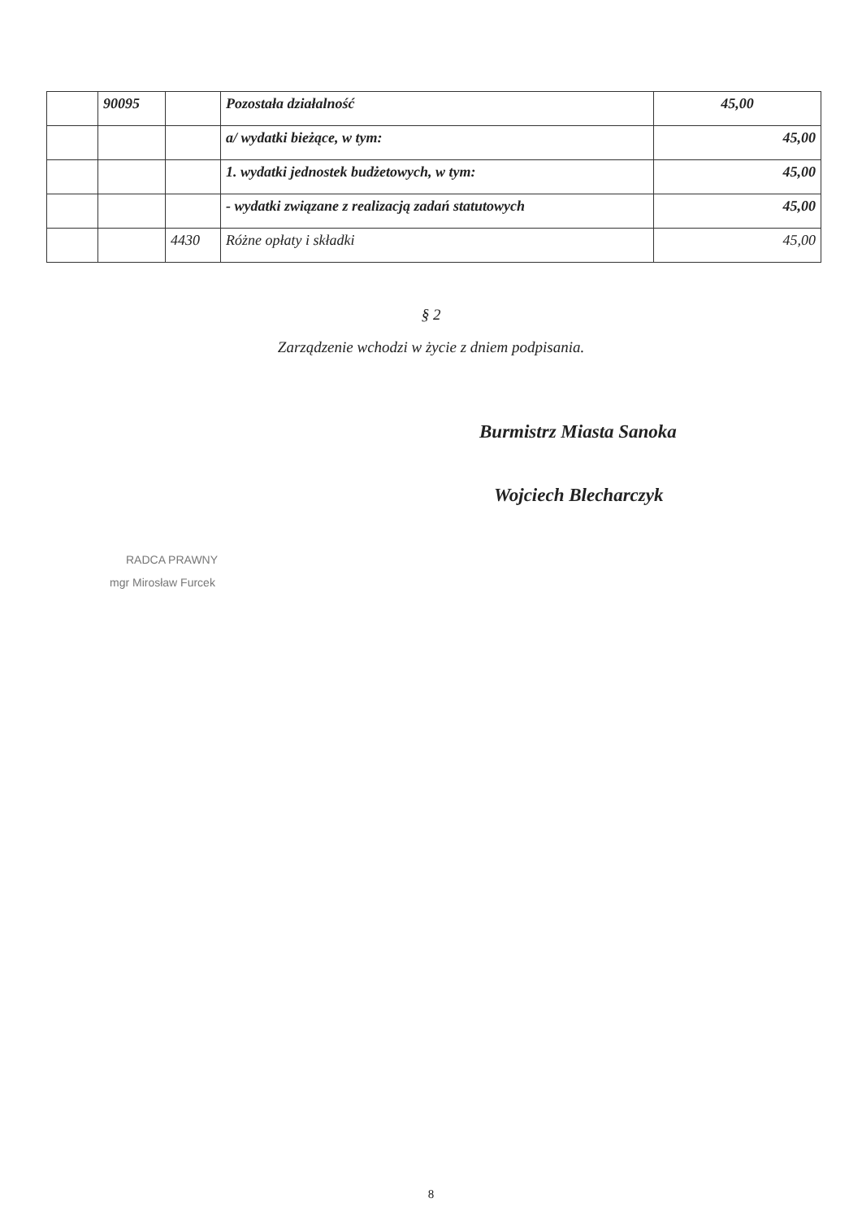| | 90095 | | Pozostała działalność | 45,00 |
| | | | a/ wydatki bieżące, w tym: | 45,00 |
| | | | 1. wydatki jednostek budżetowych, w tym: | 45,00 |
| | | | - wydatki związane z realizacją zadań statutowych | 45,00 |
| | | 4430 | Różne opłaty i składki | 45,00 |
§ 2
Zarządzenie wchodzi w życie z dniem podpisania.
Burmistrz Miasta Sanoka
Wojciech Blecharczyk
RADCA PRAWNY
mgr Mirosław Furcek
8